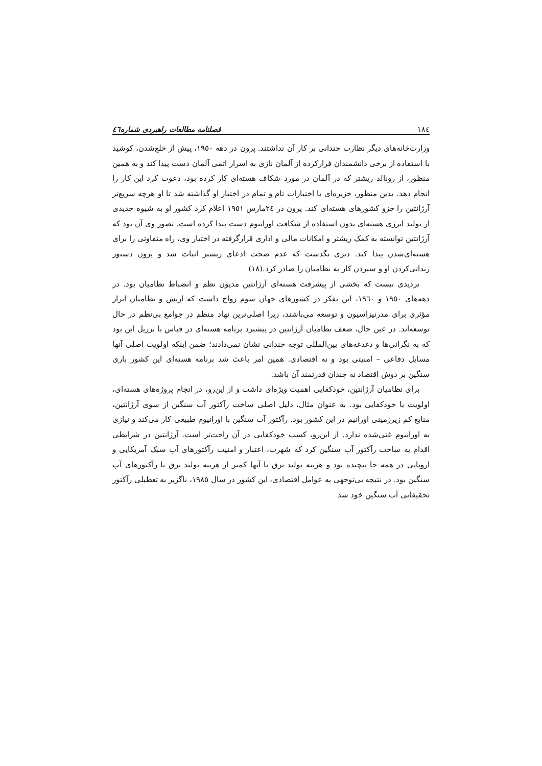١٨٤ فصلنامه مطالعات راهبردی شماره٤٦
وزارت‌خانه‌های دیگر نظارت چندانی بر کار آن نداشتند. پرون در دهه ١٩٥٠، پیش از خلع‌شدن، کوشید با استفاده از برخی دانشمندان فرارکرده از آلمان نازی به اسرار اتمی آلمان دست پیدا کند و به همین منظور، از رونالد ریشتر که در آلمان در مورد شکاف هسته‌ای کار کرده بود، دعوت کرد این کار را انجام دهد. بدین منظور، جزیره‌ای با اختیارات تام و تمام در اختیار او گذاشته شد تا او هرچه سریع‌تر آرژانتین را جزو کشورهای هسته‌ای کند. پرون در ٢٤مارس ١٩٥١ اعلام کرد کشور او به شیوه جدیدی از تولید انرژی هسته‌ای بدون استفاده از شکافت اورانیوم دست پیدا کرده است. تصور وی آن بود که آرژانتین توانسته به کمک ریشتر و امکانات مالی و اداری قرارگرفته در اختیار وی، راه متفاوتی را برای هسته‌ای‌شدن پیدا کند. دیری نگذشت که عدم صحت ادعای ریشتر اثبات شد و پرون دستور زندانی‌کردن او و سپردن کار به نظامیان را صادر کرد.(١٨)
تردیدی نیست که بخشی از پیشرفت هسته‌ای آرژانتین مدیون نظم و انضباط نظامیان بود. در دهه‌های ١٩٥٠ و ١٩٦٠، این تفکر در کشورهای جهان سوم رواج داشت که ارتش و نظامیان ابزار مؤثری برای مدرنیزاسیون و توسعه می‌باشند، زیرا اصلی‌ترین نهاد منظم در جوامع بی‌نظم در حال توسعه‌اند. در عین حال، ضعف نظامیان آرژانتین در پیشبرد برنامه هسته‌ای در قیاس با برزیل این بود که به نگرانی‌ها و دغدغه‌های بین‌المللی توجه چندانی نشان نمی‌دادند؛ ضمن اینکه اولویت اصلی آنها مسایل دفاعی – امنیتی بود و نه اقتصادی. همین امر باعث شد برنامه هسته‌ای این کشور باری سنگین بر دوش اقتصاد نه چندان قدرتمند آن باشد.
برای نظامیان آرژانتین، خودکفایی اهمیت ویژه‌ای داشت و از این‌رو، در انجام پروژه‌های هسته‌ای، اولویت با خودکفایی بود. به عنوان مثال، دلیل اصلی ساخت رآکتور آب سنگین از سوی آرژانتین، منابع کم زیرزمینی اورانیم در این کشور بود. رآکتور آب سنگین با اورانیوم طبیعی کار می‌کند و نیازی به اورانیوم غنی‌شده ندارد. از این‌رو، کسب خودکفایی در آن راحت‌تر است. آرژانتین در شرایطی اقدام به ساخت رآکتور آب سنگین کرد که شهرت، اعتبار و امنیت رآکتورهای آب سبک آمریکایی و اروپایی در همه جا پیچیده بود و هزینه تولید برق با آنها کمتر از هزینه تولید برق با رآکتورهای آب سنگین بود. در نتیجه بی‌توجهی به عوامل اقتصادی، این کشور در سال ١٩٨٥، ناگزیر به تعطیلی رآکتور تحقیقاتی آب سنگین خود شد